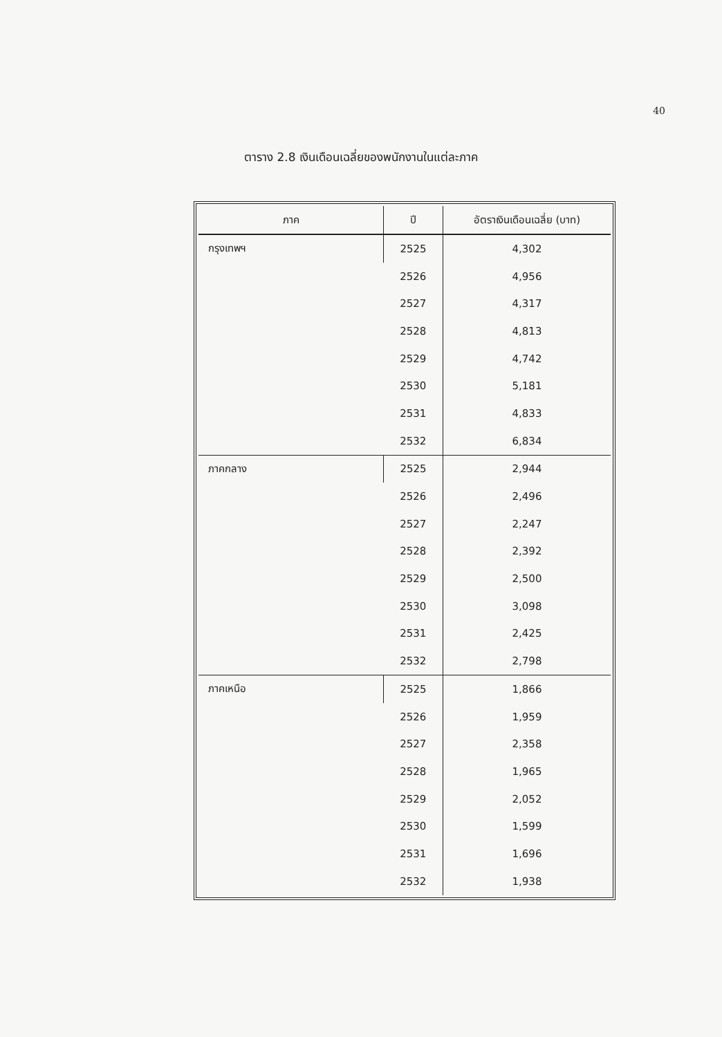40
ตาราง 2.8 เงินเดือนเฉลี่ยของพนักงานในแต่ละภาค
| ภาค | ปี | อัตราเงินเดือนเฉลี่ย (บาท) |
| --- | --- | --- |
| กรุงเทพฯ | 2525 | 4,302 |
| | 2526 | 4,956 |
| | 2527 | 4,317 |
| | 2528 | 4,813 |
| | 2529 | 4,742 |
| | 2530 | 5,181 |
| | 2531 | 4,833 |
| | 2532 | 6,834 |
| ภาคกลาง | 2525 | 2,944 |
| | 2526 | 2,496 |
| | 2527 | 2,247 |
| | 2528 | 2,392 |
| | 2529 | 2,500 |
| | 2530 | 3,098 |
| | 2531 | 2,425 |
| | 2532 | 2,798 |
| ภาคเหนือ | 2525 | 1,866 |
| | 2526 | 1,959 |
| | 2527 | 2,358 |
| | 2528 | 1,965 |
| | 2529 | 2,052 |
| | 2530 | 1,599 |
| | 2531 | 1,696 |
| | 2532 | 1,938 |